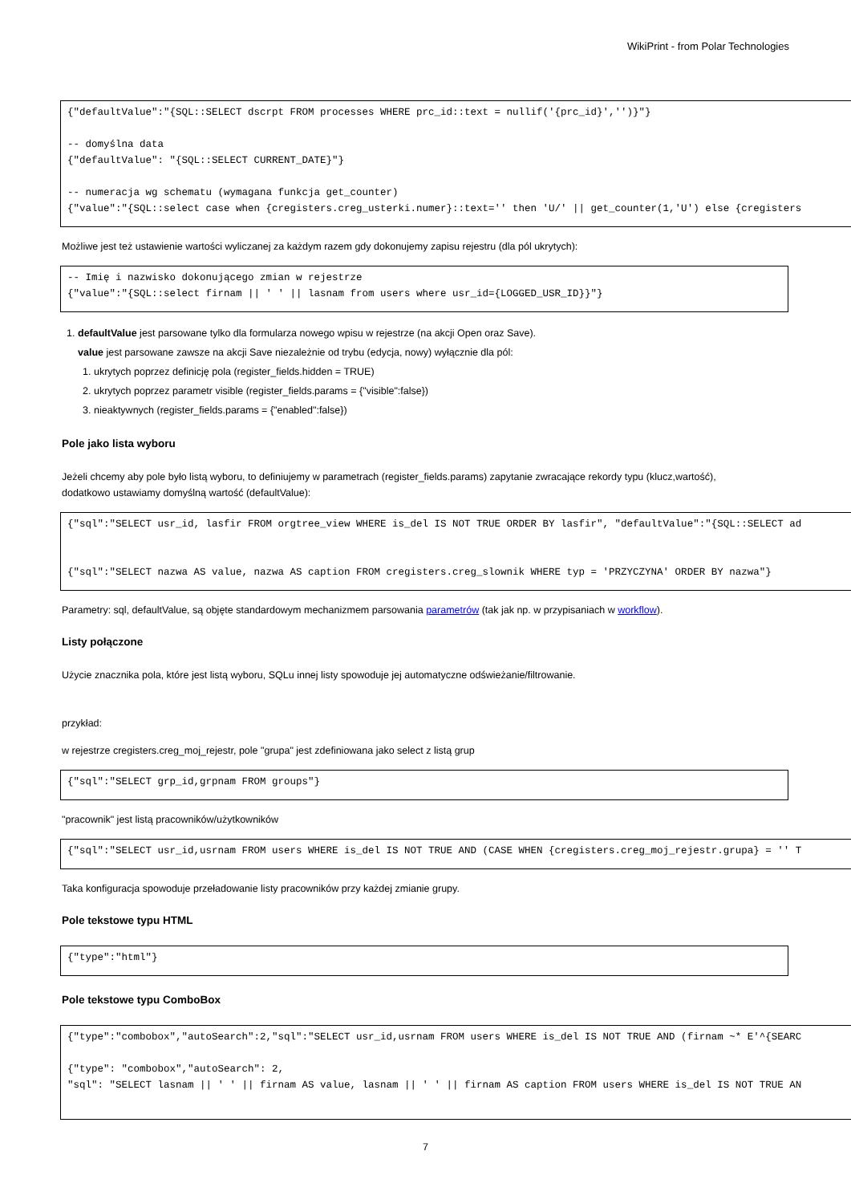WikiPrint - from Polar Technologies
{"defaultValue":"{SQL::SELECT dscrpt FROM processes WHERE prc_id::text = nullif('{prc_id}','')}"}

-- domyślna data
{"defaultValue": "{SQL::SELECT CURRENT_DATE}"}

-- numeracja wg schematu (wymagana funkcja get_counter)
{"value":"{SQL::select case when {cregisters.creg_usterki.numer}::text='' then 'U/' || get_counter(1,'U') else {cregisters
Możliwe jest też ustawienie wartości wyliczanej za każdym razem gdy dokonujemy zapisu rejestru (dla pól ukrytych):
-- Imię i nazwisko dokonującego zmian w rejestrze
{"value":"{SQL::select firnam || ' ' || lasnam from users where usr_id={LOGGED_USR_ID}}"}
1. defaultValue jest parsowane tylko dla formularza nowego wpisu w rejestrze (na akcji Open oraz Save).
value jest parsowane zawsze na akcji Save niezależnie od trybu (edycja, nowy) wyłącznie dla pól:
1. ukrytych poprzez definicję pola (register_fields.hidden = TRUE)
2. ukrytych poprzez parametr visible (register_fields.params = {"visible":false})
3. nieaktywnych (register_fields.params = {"enabled":false})
Pole jako lista wyboru
Jeżeli chcemy aby pole było listą wyboru, to definiujemy w parametrach (register_fields.params) zapytanie zwracające rekordy typu (klucz,wartość),
dodatkowo ustawiamy domyślną wartość (defaultValue):
{"sql":"SELECT usr_id, lasfir FROM orgtree_view WHERE is_del IS NOT TRUE ORDER BY lasfir", "defaultValue":"{SQL::SELECT ad


{"sql":"SELECT nazwa AS value, nazwa AS caption FROM cregisters.creg_slownik WHERE typ = 'PRZYCZYNA' ORDER BY nazwa"}
Parametry: sql, defaultValue, są objęte standardowym mechanizmem parsowania parametrów (tak jak np. w przypisaniach w workflow).
Listy połączone
Użycie znacznika pola, które jest listą wyboru, SQLu innej listy spowoduje jej automatyczne odświeżanie/filtrowanie.
przykład:
w rejestrze cregisters.creg_moj_rejestr, pole "grupa" jest zdefiniowana jako select z listą grup
{"sql":"SELECT grp_id,grpnam FROM groups"}
"pracownik" jest listą pracowników/użytkowników
{"sql":"SELECT usr_id,usrnam FROM users WHERE is_del IS NOT TRUE AND (CASE WHEN {cregisters.creg_moj_rejestr.grupa} = '' T
Taka konfiguracja spowoduje przeładowanie listy pracowników przy każdej zmianie grupy.
Pole tekstowe typu HTML
{"type":"html"}
Pole tekstowe typu ComboBox
{"type":"combobox","autoSearch":2,"sql":"SELECT usr_id,usrnam FROM users WHERE is_del IS NOT TRUE AND (firnam ~* E'^{SEARC

{"type": "combobox","autoSearch": 2,
"sql": "SELECT lasnam || ' ' || firnam AS value, lasnam || ' ' || firnam AS caption FROM users WHERE is_del IS NOT TRUE AN
7